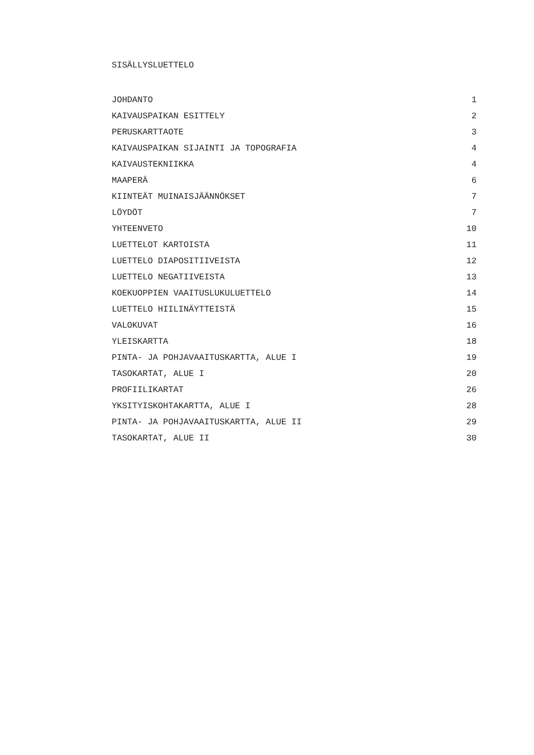SISÄLLYSLUETTELO
| JOHDANTO | 1 |
| KAIVAUSPAIKAN ESITTELY | 2 |
| PERUSKARTTAOTE | 3 |
| KAIVAUSPAIKAN SIJAINTI JA TOPOGRAFIA | 4 |
| KAIVAUSTEKNIIKKA | 4 |
| MAAPERÄ | 6 |
| KIINTEÄT MUINAISJÄÄNNÖKSET | 7 |
| LÖYDÖT | 7 |
| YHTEENVETO | 10 |
| LUETTELOT KARTOISTA | 11 |
| LUETTELO DIAPOSITIIVEISTA | 12 |
| LUETTELO NEGATIIVEISTA | 13 |
| KOEKUOPPIEN VAAITUSLUKULUETTELO | 14 |
| LUETTELO HIILINÄYTTEISTÄ | 15 |
| VALOKUVAT | 16 |
| YLEISKARTTA | 18 |
| PINTA- JA POHJAVAAITUSKARTTA, ALUE I | 19 |
| TASOKARTAT, ALUE I | 20 |
| PROFIILIKARTAT | 26 |
| YKSITYISKOHTAKARTTA, ALUE I | 28 |
| PINTA- JA POHJAVAAITUSKARTTA, ALUE II | 29 |
| TASOKARTAT, ALUE II | 30 |